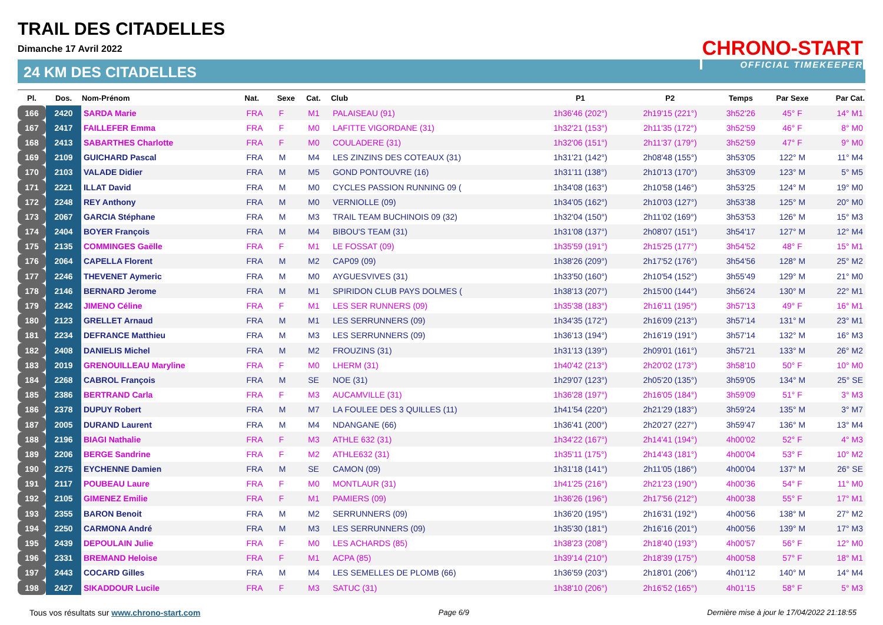TRAIL DES CITADELLES
Dimanche 17 Avril 2022
24 KM DES CITADELLES
CHRONO-START
OFFICIAL TIMEKEEPER
| Pl. | Dos. | Nom-Prénom | Nat. | Sexe | Cat. | Club | P1 | P2 | Temps | Par Sexe | Par Cat. |
| --- | --- | --- | --- | --- | --- | --- | --- | --- | --- | --- | --- |
| 166 | 2420 | SARDA Marie | FRA | F | M1 | PALAISEAU (91) | 1h36'46 (202°) | 2h19'15 (221°) | 3h52'26 | 45° F | 14° M1 |
| 167 | 2417 | FAILLEFER Emma | FRA | F | M0 | LAFITTE VIGORDANE (31) | 1h32'21 (153°) | 2h11'35 (172°) | 3h52'59 | 46° F | 8° M0 |
| 168 | 2413 | SABARTHES Charlotte | FRA | F | M0 | COULADERE (31) | 1h32'06 (151°) | 2h11'37 (179°) | 3h52'59 | 47° F | 9° M0 |
| 169 | 2109 | GUICHARD Pascal | FRA | M | M4 | LES ZINZINS DES COTEAUX (31) | 1h31'21 (142°) | 2h08'48 (155°) | 3h53'05 | 122° M | 11° M4 |
| 170 | 2103 | VALADE Didier | FRA | M | M5 | GOND PONTOUVRE (16) | 1h31'11 (138°) | 2h10'13 (170°) | 3h53'09 | 123° M | 5° M5 |
| 171 | 2221 | ILLAT David | FRA | M | M0 | CYCLES PASSION RUNNING 09 ( | 1h34'08 (163°) | 2h10'58 (146°) | 3h53'25 | 124° M | 19° M0 |
| 172 | 2248 | REY Anthony | FRA | M | M0 | VERNIOLLE (09) | 1h34'05 (162°) | 2h10'03 (127°) | 3h53'38 | 125° M | 20° M0 |
| 173 | 2067 | GARCIA Stéphane | FRA | M | M3 | TRAIL TEAM BUCHINOIS 09 (32) | 1h32'04 (150°) | 2h11'02 (169°) | 3h53'53 | 126° M | 15° M3 |
| 174 | 2404 | BOYER François | FRA | M | M4 | BIBOU'S TEAM (31) | 1h31'08 (137°) | 2h08'07 (151°) | 3h54'17 | 127° M | 12° M4 |
| 175 | 2135 | COMMINGES Gaëlle | FRA | F | M1 | LE FOSSAT (09) | 1h35'59 (191°) | 2h15'25 (177°) | 3h54'52 | 48° F | 15° M1 |
| 176 | 2064 | CAPELLA Florent | FRA | M | M2 | CAP09 (09) | 1h38'26 (209°) | 2h17'52 (176°) | 3h54'56 | 128° M | 25° M2 |
| 177 | 2246 | THEVENET Aymeric | FRA | M | M0 | AYGUESVIVES (31) | 1h33'50 (160°) | 2h10'54 (152°) | 3h55'49 | 129° M | 21° M0 |
| 178 | 2146 | BERNARD Jerome | FRA | M | M1 | SPIRIDON CLUB PAYS DOLMES ( | 1h38'13 (207°) | 2h15'00 (144°) | 3h56'24 | 130° M | 22° M1 |
| 179 | 2242 | JIMENO Céline | FRA | F | M1 | LES SER RUNNERS (09) | 1h35'38 (183°) | 2h16'11 (195°) | 3h57'13 | 49° F | 16° M1 |
| 180 | 2123 | GRELLET Arnaud | FRA | M | M1 | LES SERRUNNERS (09) | 1h34'35 (172°) | 2h16'09 (213°) | 3h57'14 | 131° M | 23° M1 |
| 181 | 2234 | DEFRANCE Matthieu | FRA | M | M3 | LES SERRUNNERS (09) | 1h36'13 (194°) | 2h16'19 (191°) | 3h57'14 | 132° M | 16° M3 |
| 182 | 2408 | DANIELIS Michel | FRA | M | M2 | FROUZINS (31) | 1h31'13 (139°) | 2h09'01 (161°) | 3h57'21 | 133° M | 26° M2 |
| 183 | 2019 | GRENOUILLEAU Maryline | FRA | F | M0 | LHERM (31) | 1h40'42 (213°) | 2h20'02 (173°) | 3h58'10 | 50° F | 10° M0 |
| 184 | 2268 | CABROL François | FRA | M | SE | NOE (31) | 1h29'07 (123°) | 2h05'20 (135°) | 3h59'05 | 134° M | 25° SE |
| 185 | 2386 | BERTRAND Carla | FRA | F | M3 | AUCAMVILLE (31) | 1h36'28 (197°) | 2h16'05 (184°) | 3h59'09 | 51° F | 3° M3 |
| 186 | 2378 | DUPUY Robert | FRA | M | M7 | LA FOULEE DES 3 QUILLES (11) | 1h41'54 (220°) | 2h21'29 (183°) | 3h59'24 | 135° M | 3° M7 |
| 187 | 2005 | DURAND Laurent | FRA | M | M4 | NDANGANE (66) | 1h36'41 (200°) | 2h20'27 (227°) | 3h59'47 | 136° M | 13° M4 |
| 188 | 2196 | BIAGI Nathalie | FRA | F | M3 | ATHLE 632 (31) | 1h34'22 (167°) | 2h14'41 (194°) | 4h00'02 | 52° F | 4° M3 |
| 189 | 2206 | BERGE Sandrine | FRA | F | M2 | ATHLE632 (31) | 1h35'11 (175°) | 2h14'43 (181°) | 4h00'04 | 53° F | 10° M2 |
| 190 | 2275 | EYCHENNE Damien | FRA | M | SE | CAMON (09) | 1h31'18 (141°) | 2h11'05 (186°) | 4h00'04 | 137° M | 26° SE |
| 191 | 2117 | POUBEAU Laure | FRA | F | M0 | MONTLAUR (31) | 1h41'25 (216°) | 2h21'23 (190°) | 4h00'36 | 54° F | 11° M0 |
| 192 | 2105 | GIMENEZ Emilie | FRA | F | M1 | PAMIERS (09) | 1h36'26 (196°) | 2h17'56 (212°) | 4h00'38 | 55° F | 17° M1 |
| 193 | 2355 | BARON Benoit | FRA | M | M2 | SERRUNNERS (09) | 1h36'20 (195°) | 2h16'31 (192°) | 4h00'56 | 138° M | 27° M2 |
| 194 | 2250 | CARMONA André | FRA | M | M3 | LES SERRUNNERS (09) | 1h35'30 (181°) | 2h16'16 (201°) | 4h00'56 | 139° M | 17° M3 |
| 195 | 2439 | DEPOULAIN Julie | FRA | F | M0 | LES ACHARDS (85) | 1h38'23 (208°) | 2h18'40 (193°) | 4h00'57 | 56° F | 12° M0 |
| 196 | 2331 | BREMAND Heloise | FRA | F | M1 | ACPA (85) | 1h39'14 (210°) | 2h18'39 (175°) | 4h00'58 | 57° F | 18° M1 |
| 197 | 2443 | COCARD Gilles | FRA | M | M4 | LES SEMELLES DE PLOMB (66) | 1h36'59 (203°) | 2h18'01 (206°) | 4h01'12 | 140° M | 14° M4 |
| 198 | 2427 | SIKADDOUR Lucile | FRA | F | M3 | SATUC (31) | 1h38'10 (206°) | 2h16'52 (165°) | 4h01'15 | 58° F | 5° M3 |
Tous vos résultats sur www.chrono-start.com Page 6/9 Dernière mise à jour le 17/04/2022 21:18:55